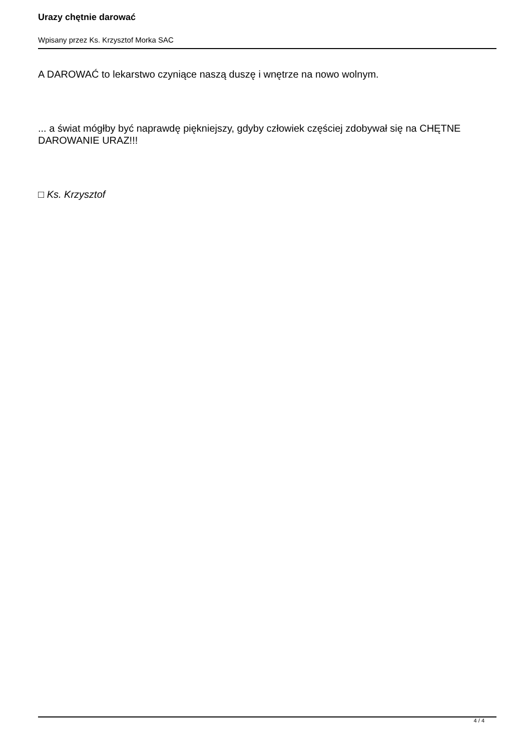Urazy chętnie darować
Wpisany przez Ks. Krzysztof Morka SAC
A DAROWAĆ to lekarstwo czyniące naszą duszę i wnętrze na nowo wolnym.
... a świat mógłby być naprawdę piękniejszy, gdyby człowiek częściej zdobywał się na CHĘTNE DAROWANIE URAZ!!!
□ Ks. Krzysztof
4 / 4